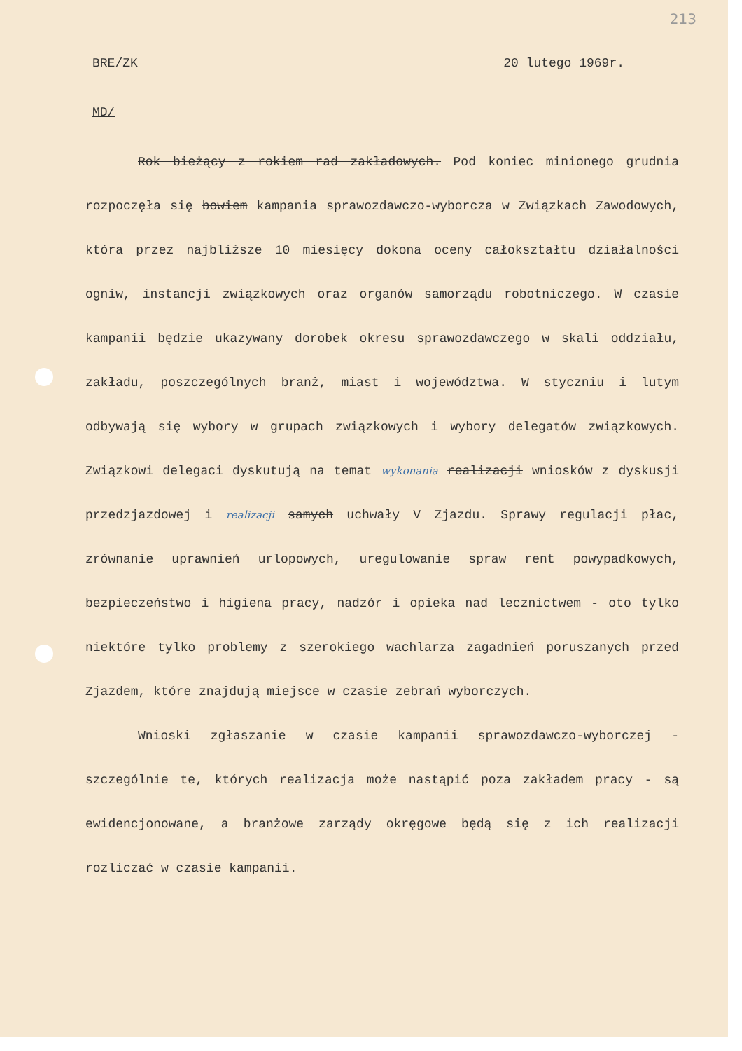213
BRE/ZK 20 lutego 1969r.
MD/
Rok bieżący z rokiem rad zakładowych. Pod koniec minionego grudnia rozpoczęła się bowiem kampania sprawozdawczo-wyborcza w Związkach Zawodowych, która przez najbliższe 10 miesięcy dokona oceny całokształtu działalności ogniw, instancji związkowych oraz organów samorządu robotniczego. W czasie kampanii będzie ukazywany dorobek okresu sprawozdawczego w skali oddziału, zakładu, poszczególnych branż, miast i województwa. W styczniu i lutym odbywają się wybory w grupach związkowych i wybory delegatów związkowych. Związkowi delegaci dyskutują na temat wykonania realizacji wniosków z dyskusji przedzjazdowej i realizacji samych uchwały V Zjazdu. Sprawy regulacji płac, zrównanie uprawnień urlopowych, uregulowanie spraw rent powypadkowych, bezpieczeństwo i higiena pracy, nadzór i opieka nad lecznictwem - oto tylko niektóre tylko problemy z szerokiego wachlarza zagadnień poruszanych przed Zjazdem, które znajdują miejsce w czasie zebrań wyborczych.
Wnioski zgłaszanie w czasie kampanii sprawozdawczo-wyborczej - szczególnie te, których realizacja może nastąpić poza zakładem pracy - są ewidencjonowane, a branżowe zarządy okręgowe będą się z ich realizacji rozliczać w czasie kampanii.